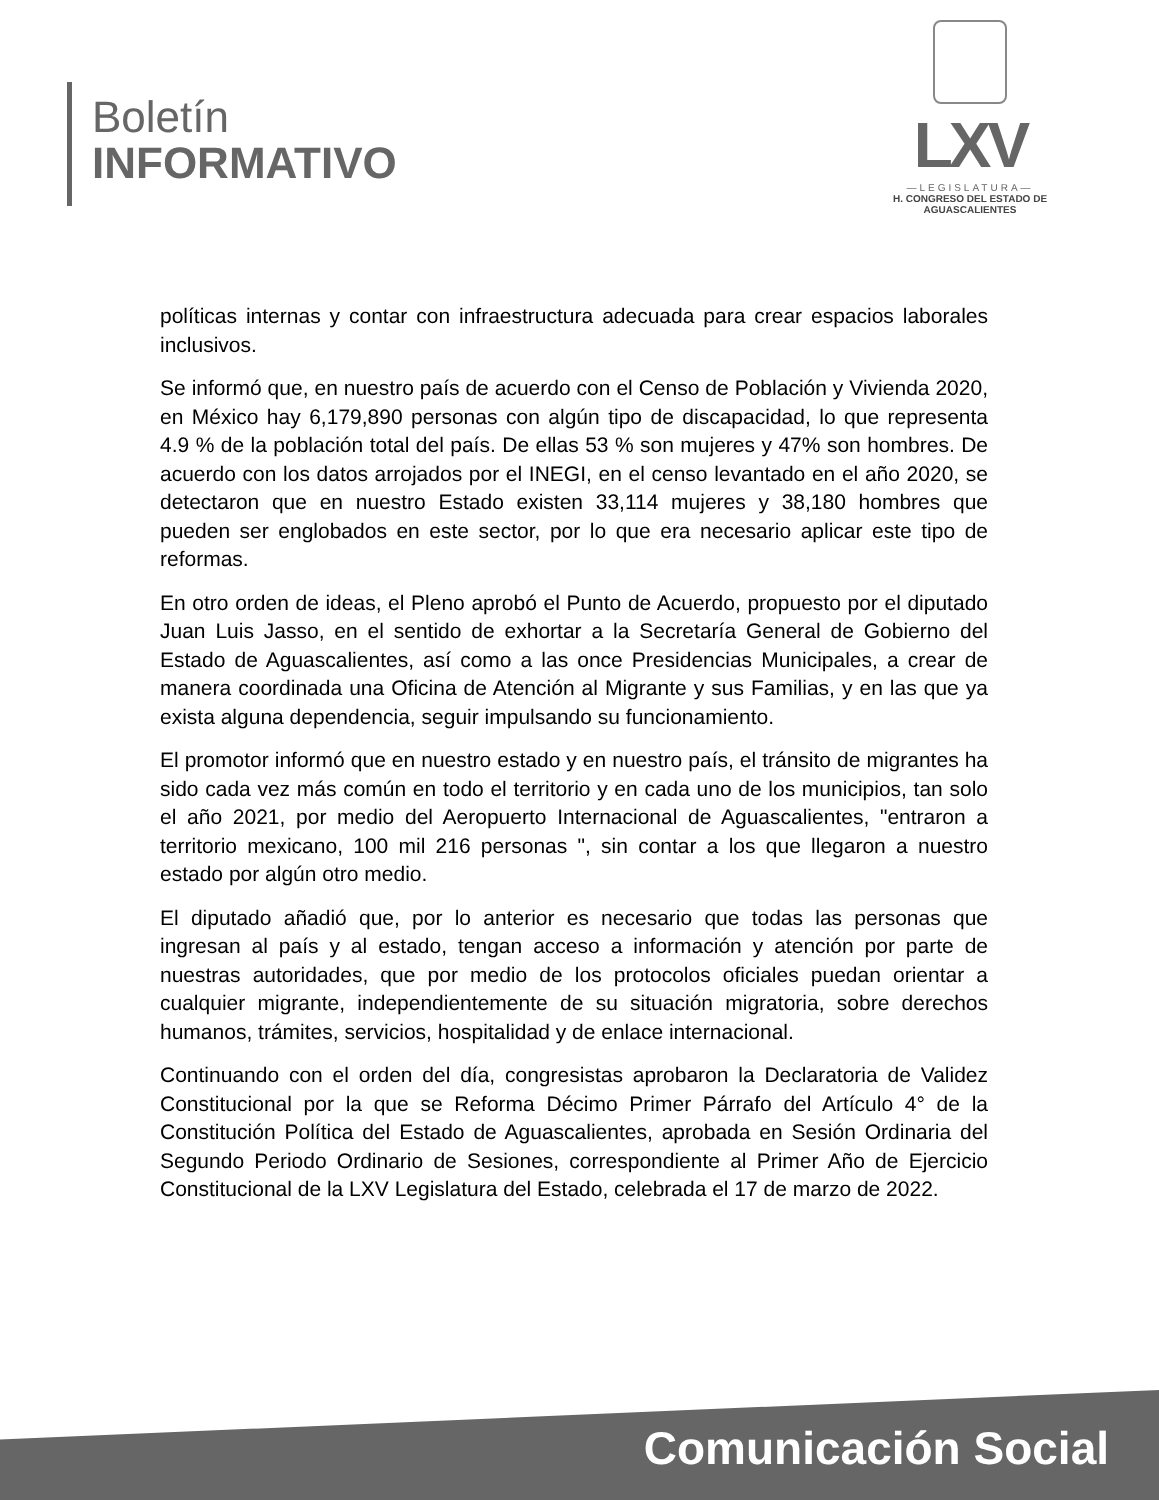Boletín
INFORMATIVO
LXV
—LEGISLATURA—
H. CONGRESO DEL ESTADO DE
AGUASCALIENTES
políticas internas y contar con infraestructura adecuada para crear espacios laborales inclusivos.
Se informó que, en nuestro país de acuerdo con el Censo de Población y Vivienda 2020, en México hay 6,179,890 personas con algún tipo de discapacidad, lo que representa 4.9 % de la población total del país. De ellas 53 % son mujeres y 47% son hombres. De acuerdo con los datos arrojados por el INEGI, en el censo levantado en el año 2020, se detectaron que en nuestro Estado existen 33,114 mujeres y 38,180 hombres que pueden ser englobados en este sector, por lo que era necesario aplicar este tipo de reformas.
En otro orden de ideas, el Pleno aprobó el Punto de Acuerdo, propuesto por el diputado Juan Luis Jasso, en el sentido de exhortar a la Secretaría General de Gobierno del Estado de Aguascalientes, así como a las once Presidencias Municipales, a crear de manera coordinada una Oficina de Atención al Migrante y sus Familias, y en las que ya exista alguna dependencia, seguir impulsando su funcionamiento.
El promotor informó que en nuestro estado y en nuestro país, el tránsito de migrantes ha sido cada vez más común en todo el territorio y en cada uno de los municipios, tan solo el año 2021, por medio del Aeropuerto Internacional de Aguascalientes, "entraron a territorio mexicano, 100 mil 216 personas ", sin contar a los que llegaron a nuestro estado por algún otro medio.
El diputado añadió que, por lo anterior es necesario que todas las personas que ingresan al país y al estado, tengan acceso a información y atención por parte de nuestras autoridades, que por medio de los protocolos oficiales puedan orientar a cualquier migrante, independientemente de su situación migratoria, sobre derechos humanos, trámites, servicios, hospitalidad y de enlace internacional.
Continuando con el orden del día, congresistas aprobaron la Declaratoria de Validez Constitucional por la que se Reforma Décimo Primer Párrafo del Artículo 4° de la Constitución Política del Estado de Aguascalientes, aprobada en Sesión Ordinaria del Segundo Periodo Ordinario de Sesiones, correspondiente al Primer Año de Ejercicio Constitucional de la LXV Legislatura del Estado, celebrada el 17 de marzo de 2022.
Comunicación Social